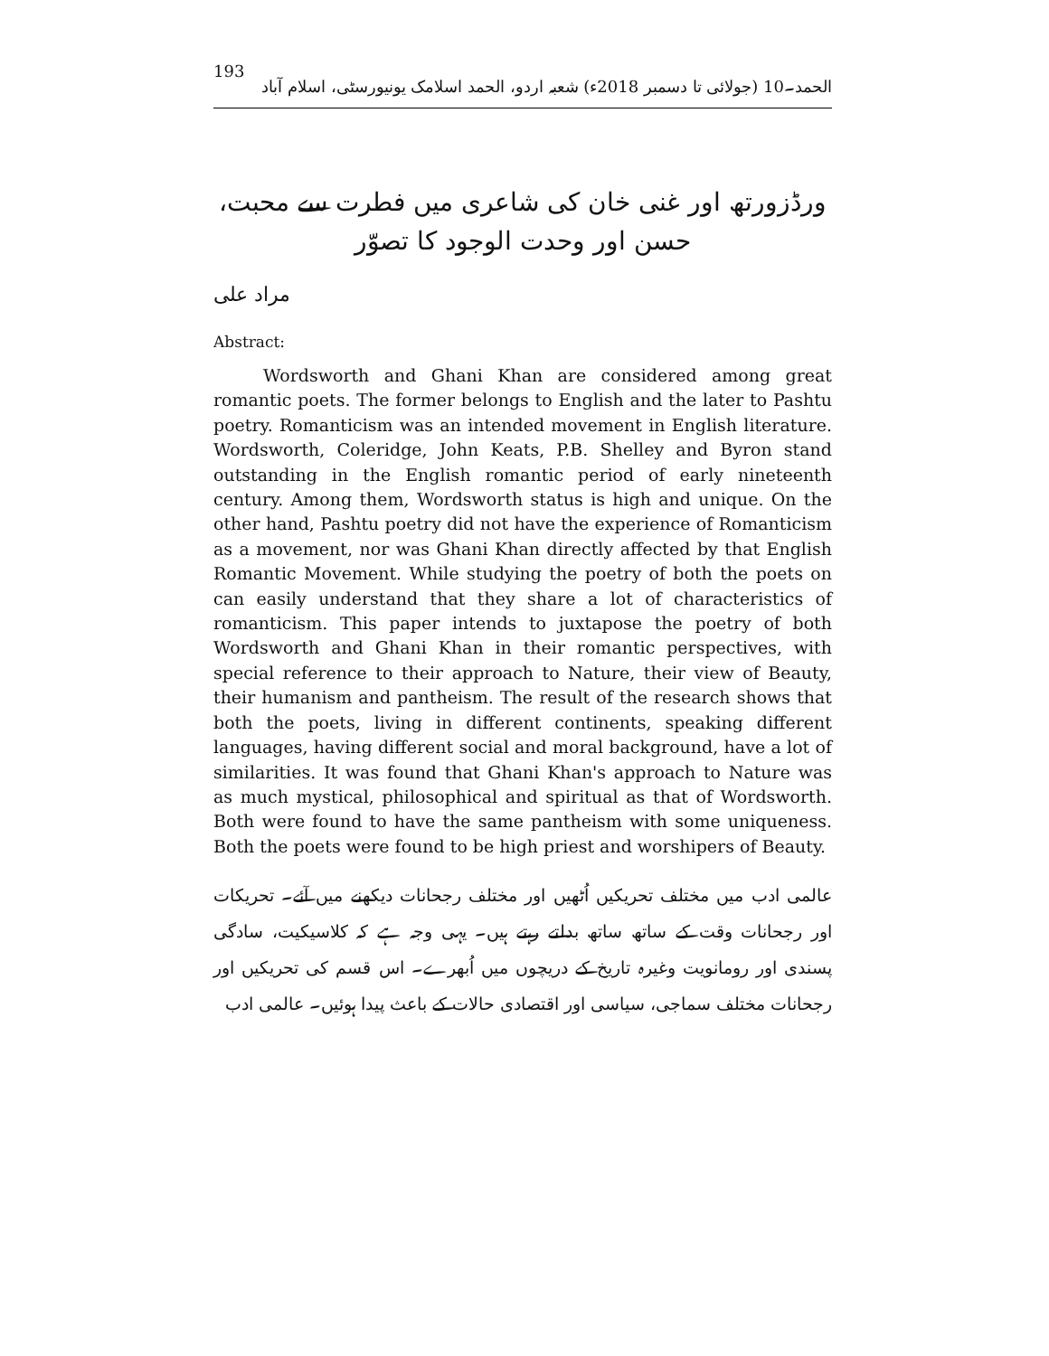193 الحمد۔10 (جولائی تا دسمبر 2018ء) شعبہ اردو، الحمد اسلامک یونیورسٹی، اسلام آباد
ورڈزورتھ اور غنی خان کی شاعری میں فطرت سے محبت، حسن اور وحدت الوجود کا تصوّر
مراد علی
Abstract:
Wordsworth and Ghani Khan are considered among great romantic poets. The former belongs to English and the later to Pashtu poetry. Romanticism was an intended movement in English literature. Wordsworth, Coleridge, John Keats, P.B. Shelley and Byron stand outstanding in the English romantic period of early nineteenth century. Among them, Wordsworth status is high and unique. On the other hand, Pashtu poetry did not have the experience of Romanticism as a movement, nor was Ghani Khan directly affected by that English Romantic Movement. While studying the poetry of both the poets on can easily understand that they share a lot of characteristics of romanticism. This paper intends to juxtapose the poetry of both Wordsworth and Ghani Khan in their romantic perspectives, with special reference to their approach to Nature, their view of Beauty, their humanism and pantheism. The result of the research shows that both the poets, living in different continents, speaking different languages, having different social and moral background, have a lot of similarities. It was found that Ghani Khan's approach to Nature was as much mystical, philosophical and spiritual as that of Wordsworth. Both were found to have the same pantheism with some uniqueness. Both the poets were found to be high priest and worshipers of Beauty.
عالمی ادب میں مختلف تحریکیں اُٹھیں اور مختلف رجحانات دیکھنے میں آئے۔ تحریکات اور رجحانات وقت کے ساتھ ساتھ بدلتے رہتے ہیں۔ یہی وجہ ہے کہ کلاسیکیت، سادگی پسندی اور رومانویت وغیرہ تاریخ کے دریچوں میں اُبھرے۔ اس قسم کی تحریکیں اور رجحانات مختلف سماجی، سیاسی اور اقتصادی حالات کے باعث پیدا ہوئیں۔ عالمی ادب